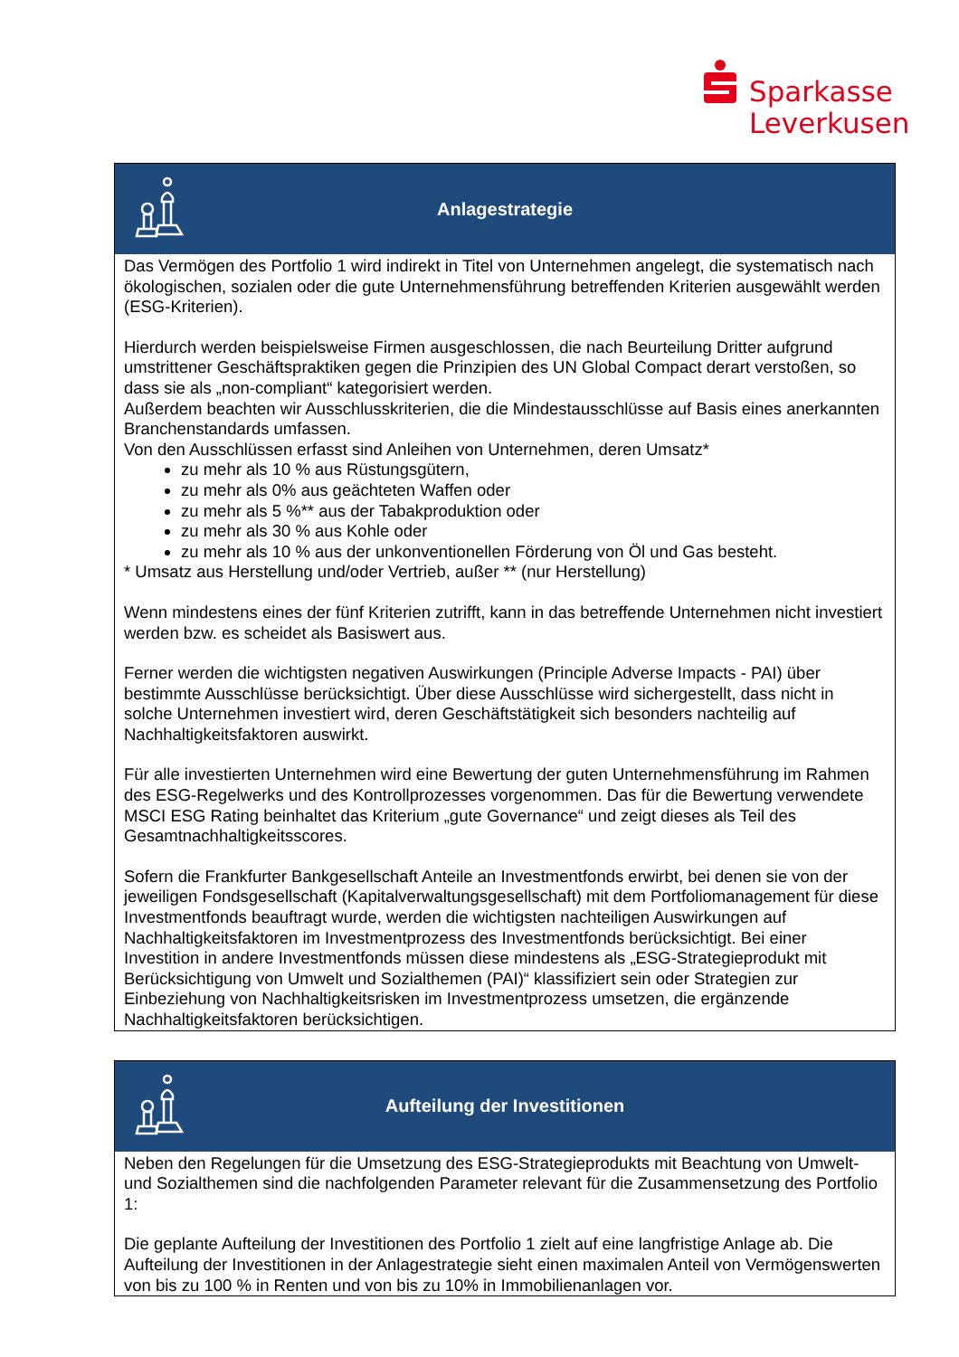Sparkasse
Leverkusen
Anlagestrategie
Das Vermögen des Portfolio 1 wird indirekt in Titel von Unternehmen angelegt, die systematisch nach ökologischen, sozialen oder die gute Unternehmensführung betreffenden Kriterien ausgewählt werden (ESG-Kriterien).
Hierdurch werden beispielsweise Firmen ausgeschlossen, die nach Beurteilung Dritter aufgrund umstrittener Geschäftspraktiken gegen die Prinzipien des UN Global Compact derart verstoßen, so dass sie als „non-compliant“ kategorisiert werden.
Außerdem beachten wir Ausschlusskriterien, die die Mindestausschlüsse auf Basis eines anerkannten Branchenstandards umfassen.
Von den Ausschlüssen erfasst sind Anleihen von Unternehmen, deren Umsatz*
zu mehr als 10 % aus Rüstungsgütern,
zu mehr als 0% aus geächteten Waffen oder
zu mehr als 5 %** aus der Tabakproduktion oder
zu mehr als 30 % aus Kohle oder
zu mehr als 10 % aus der unkonventionellen Förderung von Öl und Gas besteht.
* Umsatz aus Herstellung und/oder Vertrieb, außer ** (nur Herstellung)
Wenn mindestens eines der fünf Kriterien zutrifft, kann in das betreffende Unternehmen nicht investiert werden bzw. es scheidet als Basiswert aus.
Ferner werden die wichtigsten negativen Auswirkungen (Principle Adverse Impacts - PAI) über bestimmte Ausschlüsse berücksichtigt. Über diese Ausschlüsse wird sichergestellt, dass nicht in solche Unternehmen investiert wird, deren Geschäftstätigkeit sich besonders nachteilig auf Nachhaltigkeitsfaktoren auswirkt.
Für alle investierten Unternehmen wird eine Bewertung der guten Unternehmensführung im Rahmen des ESG-Regelwerks und des Kontrollprozesses vorgenommen. Das für die Bewertung verwendete MSCI ESG Rating beinhaltet das Kriterium „gute Governance“ und zeigt dieses als Teil des Gesamtnachhaltigkeitsscores.
Sofern die Frankfurter Bankgesellschaft Anteile an Investmentfonds erwirbt, bei denen sie von der jeweiligen Fondsgesellschaft (Kapitalverwaltungsgesellschaft) mit dem Portfoliomanagement für diese Investmentfonds beauftragt wurde, werden die wichtigsten nachteiligen Auswirkungen auf Nachhaltigkeitsfaktoren im Investmentprozess des Investmentfonds berücksichtigt. Bei einer Investition in andere Investmentfonds müssen diese mindestens als „ESG-Strategieprodukt mit Berücksichtigung von Umwelt und Sozialthemen (PAI)“ klassifiziert sein oder Strategien zur Einbeziehung von Nachhaltigkeitsrisken im Investmentprozess umsetzen, die ergänzende Nachhaltigkeitsfaktoren berücksichtigen.
Aufteilung der Investitionen
Neben den Regelungen für die Umsetzung des ESG-Strategieprodukts mit Beachtung von Umwelt- und Sozialthemen sind die nachfolgenden Parameter relevant für die Zusammensetzung des Portfolio 1:
Die geplante Aufteilung der Investitionen des Portfolio 1 zielt auf eine langfristige Anlage ab. Die Aufteilung der Investitionen in der Anlagestrategie sieht einen maximalen Anteil von Vermögenswerten von bis zu 100 % in Renten und von bis zu 10% in Immobilienanlagen vor.